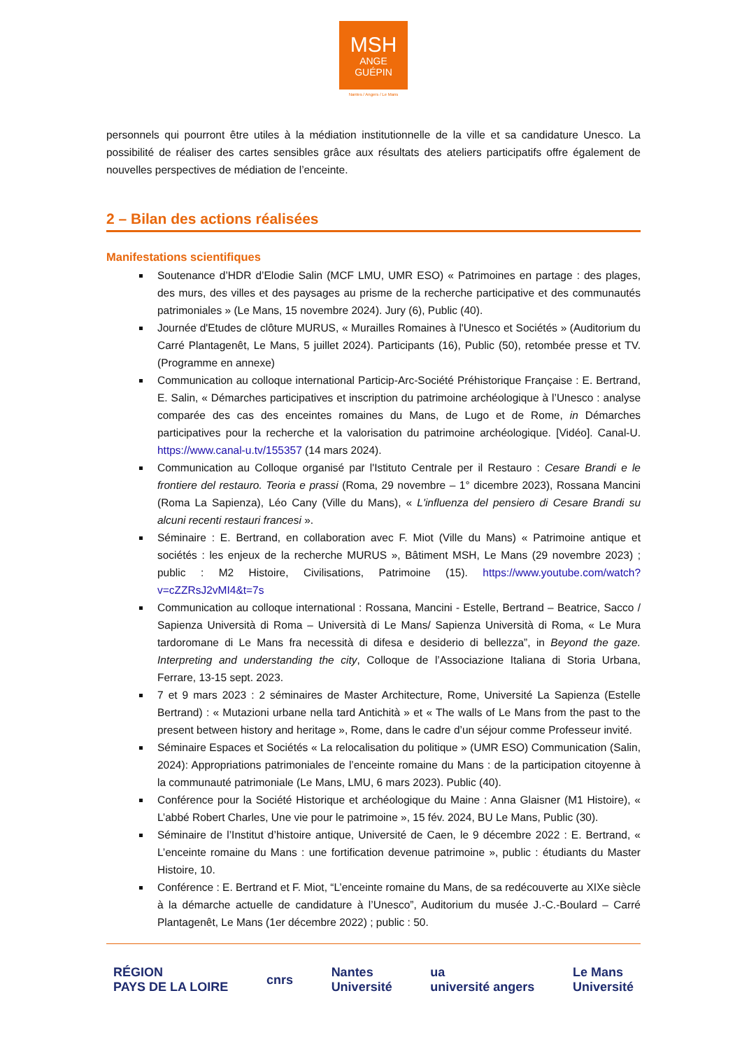MSH
ANGE
GUÉPIN
Nantes / Angers / Le Mans
personnels qui pourront être utiles à la médiation institutionnelle de la ville et sa candidature Unesco. La possibilité de réaliser des cartes sensibles grâce aux résultats des ateliers participatifs offre également de nouvelles perspectives de médiation de l’enceinte.
2 – Bilan des actions réalisées
Manifestations scientifiques
Soutenance d’HDR d’Elodie Salin (MCF LMU, UMR ESO) « Patrimoines en partage : des plages, des murs, des villes et des paysages au prisme de la recherche participative et des communautés patrimoniales » (Le Mans, 15 novembre 2024). Jury (6), Public (40).
Journée d'Etudes de clôture MURUS, « Murailles Romaines à l'Unesco et Sociétés » (Auditorium du Carré Plantagenêt, Le Mans, 5 juillet 2024). Participants (16), Public (50), retombée presse et TV. (Programme en annexe)
Communication au colloque international Particip-Arc-Société Préhistorique Française : E. Bertrand, E. Salin, « Démarches participatives et inscription du patrimoine archéologique à l’Unesco : analyse comparée des cas des enceintes romaines du Mans, de Lugo et de Rome, in Démarches participatives pour la recherche et la valorisation du patrimoine archéologique. [Vidéo]. Canal-U. https://www.canal-u.tv/155357 (14 mars 2024).
Communication au Colloque organisé par l'Istituto Centrale per il Restauro : Cesare Brandi e le frontiere del restauro. Teoria e prassi (Roma, 29 novembre – 1° dicembre 2023), Rossana Mancini (Roma La Sapienza), Léo Cany (Ville du Mans), « L'influenza del pensiero di Cesare Brandi su alcuni recenti restauri francesi ».
Séminaire : E. Bertrand, en collaboration avec F. Miot (Ville du Mans) « Patrimoine antique et sociétés : les enjeux de la recherche MURUS », Bâtiment MSH, Le Mans (29 novembre 2023) ; public : M2 Histoire, Civilisations, Patrimoine (15). https://www.youtube.com/watch?v=cZZRsJ2vMI4&t=7s
Communication au colloque international : Rossana, Mancini - Estelle, Bertrand – Beatrice, Sacco / Sapienza Università di Roma – Università di Le Mans/ Sapienza Università di Roma, « Le Mura tardoromane di Le Mans fra necessità di difesa e desiderio di bellezza”, in Beyond the gaze. Interpreting and understanding the city, Colloque de l’Associazione Italiana di Storia Urbana, Ferrare, 13-15 sept. 2023.
7 et 9 mars 2023 : 2 séminaires de Master Architecture, Rome, Université La Sapienza (Estelle Bertrand) : « Mutazioni urbane nella tard Antichità » et « The walls of Le Mans from the past to the present between history and heritage », Rome, dans le cadre d’un séjour comme Professeur invité.
Séminaire Espaces et Sociétés « La relocalisation du politique » (UMR ESO) Communication (Salin, 2024): Appropriations patrimoniales de l’enceinte romaine du Mans : de la participation citoyenne à la communauté patrimoniale (Le Mans, LMU, 6 mars 2023). Public (40).
Conférence pour la Société Historique et archéologique du Maine : Anna Glaisner (M1 Histoire), « L’abbé Robert Charles, Une vie pour le patrimoine », 15 fév. 2024, BU Le Mans, Public (30).
Séminaire de l’Institut d’histoire antique, Université de Caen, le 9 décembre 2022 : E. Bertrand, « L’enceinte romaine du Mans : une fortification devenue patrimoine », public : étudiants du Master Histoire, 10.
Conférence : E. Bertrand et F. Miot, “L’enceinte romaine du Mans, de sa redécouverte au XIXe siècle à la démarche actuelle de candidature à l’Unesco”, Auditorium du musée J.-C.-Boulard – Carré Plantagenêt, Le Mans (1er décembre 2022) ; public : 50.
RÉGION
PAYS DE LA LOIRE cnrs Nantes
Université ua
université angers Le Mans
Université